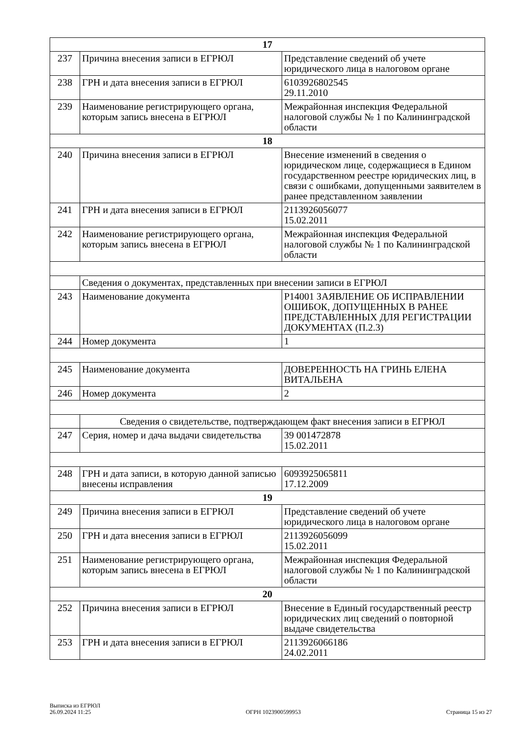| 17 | | |
| 237 | Причина внесения записи в ЕГРЮЛ | Представление сведений об учете юридического лица в налоговом органе |
| 238 | ГРН и дата внесения записи в ЕГРЮЛ | 6103926802545 29.11.2010 |
| 239 | Наименование регистрирующего органа, которым запись внесена в ЕГРЮЛ | Межрайонная инспекция Федеральной налоговой службы № 1 по Калининградской области |
| 18 | | |
| 240 | Причина внесения записи в ЕГРЮЛ | Внесение изменений в сведения о юридическом лице, содержащиеся в Едином государственном реестре юридических лиц, в связи с ошибками, допущенными заявителем в ранее представленном заявлении |
| 241 | ГРН и дата внесения записи в ЕГРЮЛ | 2113926056077 15.02.2011 |
| 242 | Наименование регистрирующего органа, которым запись внесена в ЕГРЮЛ | Межрайонная инспекция Федеральной налоговой службы № 1 по Калининградской области |
| | Сведения о документах, представленных при внесении записи в ЕГРЮЛ | |
| 243 | Наименование документа | Р14001 ЗАЯВЛЕНИЕ ОБ ИСПРАВЛЕНИИ ОШИБОК, ДОПУЩЕННЫХ В РАНЕЕ ПРЕДСТАВЛЕННЫХ ДЛЯ РЕГИСТРАЦИИ ДОКУМЕНТАХ (П.2.3) |
| 244 | Номер документа | 1 |
| 245 | Наименование документа | ДОВЕРЕННОСТЬ НА ГРИНЬ ЕЛЕНА ВИТАЛЬЕНА |
| 246 | Номер документа | 2 |
| | Сведения о свидетельстве, подтверждающем факт внесения записи в ЕГРЮЛ | |
| 247 | Серия, номер и дача выдачи свидетельства | 39 001472878 15.02.2011 |
| 248 | ГРН и дата записи, в которую данной записью внесены исправления | 6093925065811 17.12.2009 |
| 19 | | |
| 249 | Причина внесения записи в ЕГРЮЛ | Представление сведений об учете юридического лица в налоговом органе |
| 250 | ГРН и дата внесения записи в ЕГРЮЛ | 2113926056099 15.02.2011 |
| 251 | Наименование регистрирующего органа, которым запись внесена в ЕГРЮЛ | Межрайонная инспекция Федеральной налоговой службы № 1 по Калининградской области |
| 20 | | |
| 252 | Причина внесения записи в ЕГРЮЛ | Внесение в Единый государственный реестр юридических лиц сведений о повторной выдаче свидетельства |
| 253 | ГРН и дата внесения записи в ЕГРЮЛ | 2113926066186 24.02.2011 |
Выписка из ЕГРЮЛ
26.09.2024 11:25
ОГРН 1023900599953
Страница 15 из 27